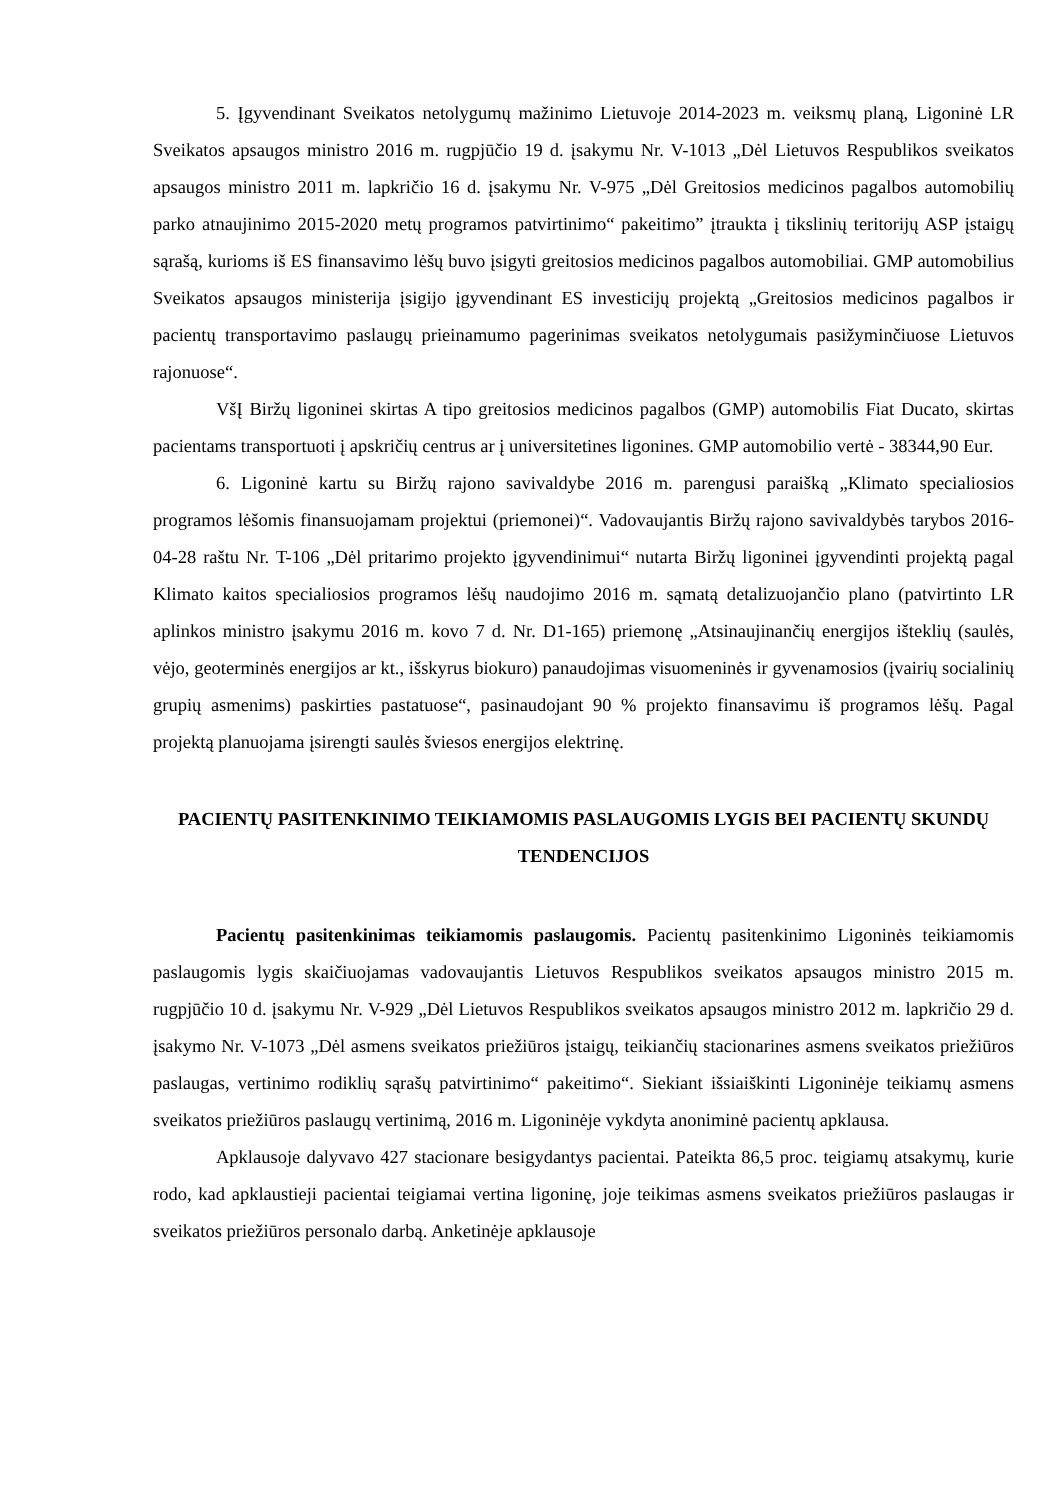5. Įgyvendinant Sveikatos netolygumų mažinimo Lietuvoje 2014-2023 m. veiksmų planą, Ligoninė LR Sveikatos apsaugos ministro 2016 m. rugpjūčio 19 d. įsakymu Nr. V-1013 „Dėl Lietuvos Respublikos sveikatos apsaugos ministro 2011 m. lapkričio 16 d. įsakymu Nr. V-975 „Dėl Greitosios medicinos pagalbos automobilių parko atnaujinimo 2015-2020 metų programos patvirtinimo“ pakeitimo” įtraukta į tikslinių teritorijų ASP įstaigų sąrašą, kurioms iš ES finansavimo lėšų buvo įsigyti greitosios medicinos pagalbos automobiliai. GMP automobilius Sveikatos apsaugos ministerija įsigijo įgyvendinant ES investicijų projektą „Greitosios medicinos pagalbos ir pacientų transportavimo paslaugų prieinamumo pagerinimas sveikatos netolygumais pasižyminčiuose Lietuvos rajonuose“.
VšĮ Biržų ligoninei skirtas A tipo greitosios medicinos pagalbos (GMP) automobilis Fiat Ducato, skirtas pacientams transportuoti į apskričių centrus ar į universitetines ligonines. GMP automobilio vertė - 38344,90 Eur.
6. Ligoninė kartu su Biržų rajono savivaldybe 2016 m. parengusi paraišką „Klimato specialiosios programos lėšomis finansuojamam projektui (priemonei)“. Vadovaujantis Biržų rajono savivaldybės tarybos 2016-04-28 raštu Nr. T-106 „Dėl pritarimo projekto įgyvendinimui“ nutarta Biržų ligoninei įgyvendinti projektą pagal Klimato kaitos specialiosios programos lėšų naudojimo 2016 m. sąmatą detalizuojančio plano (patvirtinto LR aplinkos ministro įsakymu 2016 m. kovo 7 d. Nr. D1-165) priemonę „Atsinaujinančių energijos išteklių (saulės, vėjo, geoterminės energijos ar kt., išskyrus biokuro) panaudojimas visuomeninės ir gyvenamosios (įvairių socialinių grupių asmenims) paskirties pastatuose“, pasinaudojant 90 % projekto finansavimu iš programos lėšų. Pagal projektą planuojama įsirengti saulės šviesos energijos elektrinę.
PACIENTŲ PASITENKINIMO TEIKIAMOMIS PASLAUGOMIS LYGIS BEI PACIENTŲ SKUNDŲ TENDENCIJOS
Pacientų pasitenkinimas teikiamomis paslaugomis. Pacientų pasitenkinimo Ligoninės teikiamomis paslaugomis lygis skaičiuojamas vadovaujantis Lietuvos Respublikos sveikatos apsaugos ministro 2015 m. rugpjūčio 10 d. įsakymu Nr. V-929 „Dėl Lietuvos Respublikos sveikatos apsaugos ministro 2012 m. lapkričio 29 d. įsakymo Nr. V-1073 „Dėl asmens sveikatos priežiūros įstaigų, teikiančių stacionarines asmens sveikatos priežiūros paslaugas, vertinimo rodiklių sąrašų patvirtinimo“ pakeitimo“. Siekiant išsiaiškinti Ligoninėje teikiamų asmens sveikatos priežiūros paslaugų vertinimą, 2016 m. Ligoninėje vykdyta anoniminė pacientų apklausa.
Apklausoje dalyvavo 427 stacionare besigydantys pacientai. Pateikta 86,5 proc. teigiamų atsakymų, kurie rodo, kad apklaustieji pacientai teigiamai vertina ligoninę, joje teikimas asmens sveikatos priežiūros paslaugas ir sveikatos priežiūros personalo darbą. Anketinėje apklausoje